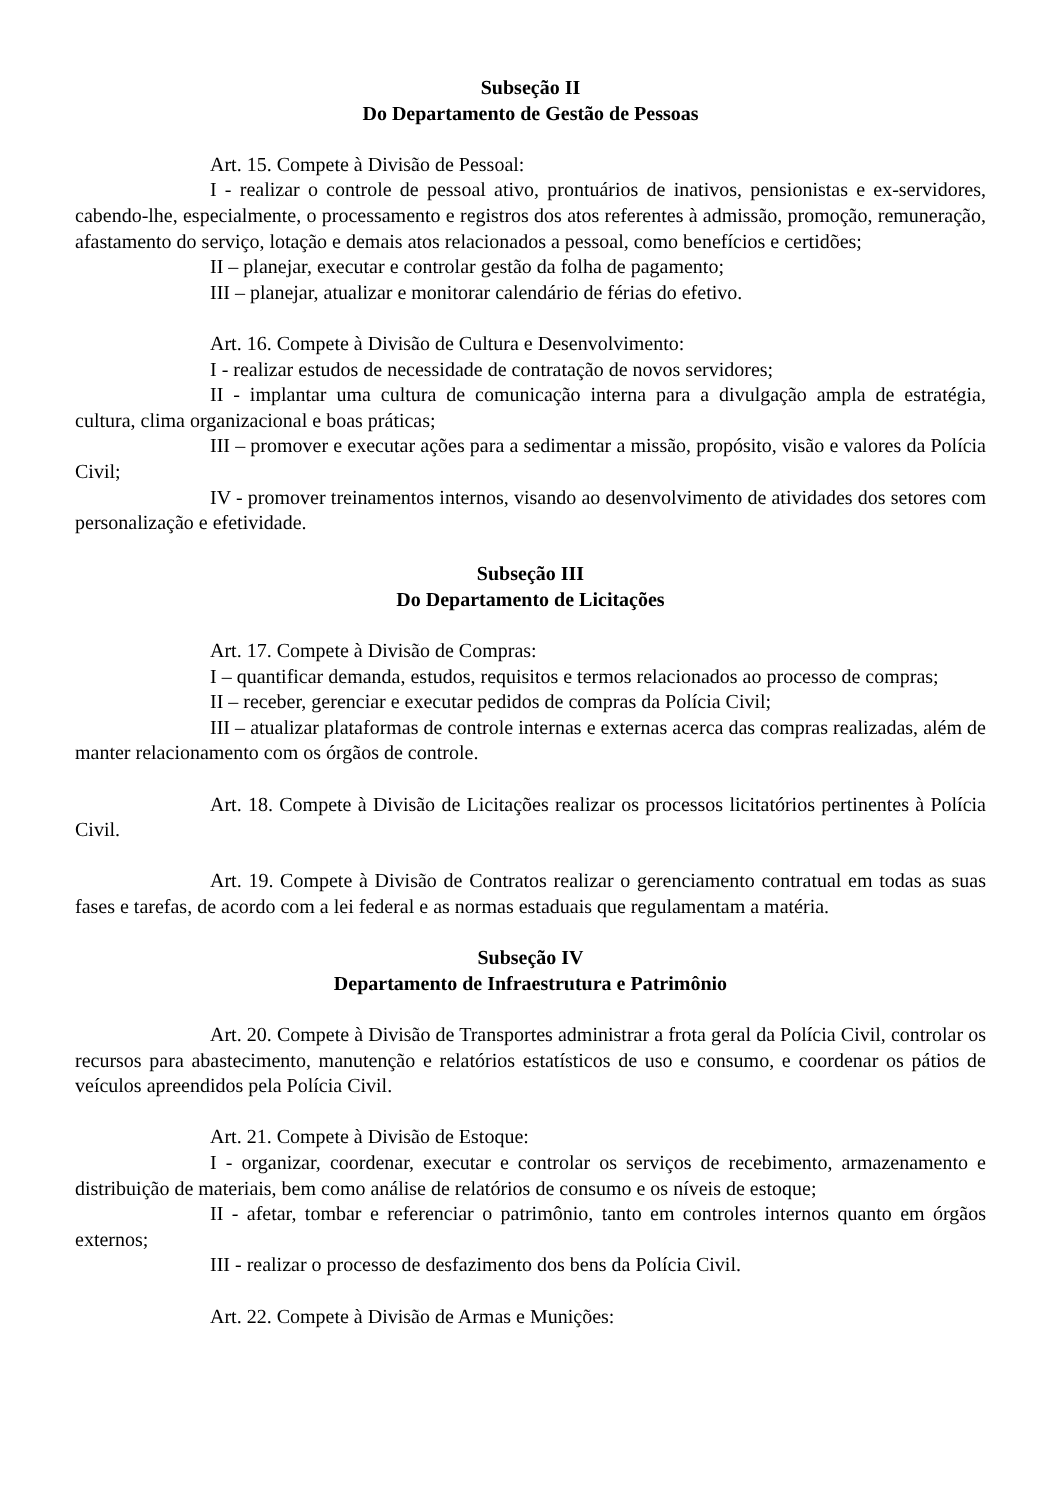Subseção II
Do Departamento de Gestão de Pessoas
Art. 15. Compete à Divisão de Pessoal:
I - realizar o controle de pessoal ativo, prontuários de inativos, pensionistas e ex-servidores, cabendo-lhe, especialmente, o processamento e registros dos atos referentes à admissão, promoção, remuneração, afastamento do serviço, lotação e demais atos relacionados a pessoal, como benefícios e certidões;
II – planejar, executar e controlar gestão da folha de pagamento;
III – planejar, atualizar e monitorar calendário de férias do efetivo.
Art. 16. Compete à Divisão de Cultura e Desenvolvimento:
I - realizar estudos de necessidade de contratação de novos servidores;
II - implantar uma cultura de comunicação interna para a divulgação ampla de estratégia, cultura, clima organizacional e boas práticas;
III – promover e executar ações para a sedimentar a missão, propósito, visão e valores da Polícia Civil;
IV - promover treinamentos internos, visando ao desenvolvimento de atividades dos setores com personalização e efetividade.
Subseção III
Do Departamento de Licitações
Art. 17. Compete à Divisão de Compras:
I – quantificar demanda, estudos, requisitos e termos relacionados ao processo de compras;
II – receber, gerenciar e executar pedidos de compras da Polícia Civil;
III – atualizar plataformas de controle internas e externas acerca das compras realizadas, além de manter relacionamento com os órgãos de controle.
Art. 18. Compete à Divisão de Licitações realizar os processos licitatórios pertinentes à Polícia Civil.
Art. 19. Compete à Divisão de Contratos realizar o gerenciamento contratual em todas as suas fases e tarefas, de acordo com a lei federal e as normas estaduais que regulamentam a matéria.
Subseção IV
Departamento de Infraestrutura e Patrimônio
Art. 20. Compete à Divisão de Transportes administrar a frota geral da Polícia Civil, controlar os recursos para abastecimento, manutenção e relatórios estatísticos de uso e consumo, e coordenar os pátios de veículos apreendidos pela Polícia Civil.
Art. 21. Compete à Divisão de Estoque:
I - organizar, coordenar, executar e controlar os serviços de recebimento, armazenamento e distribuição de materiais, bem como análise de relatórios de consumo e os níveis de estoque;
II - afetar, tombar e referenciar o patrimônio, tanto em controles internos quanto em órgãos externos;
III - realizar o processo de desfazimento dos bens da Polícia Civil.
Art. 22. Compete à Divisão de Armas e Munições: